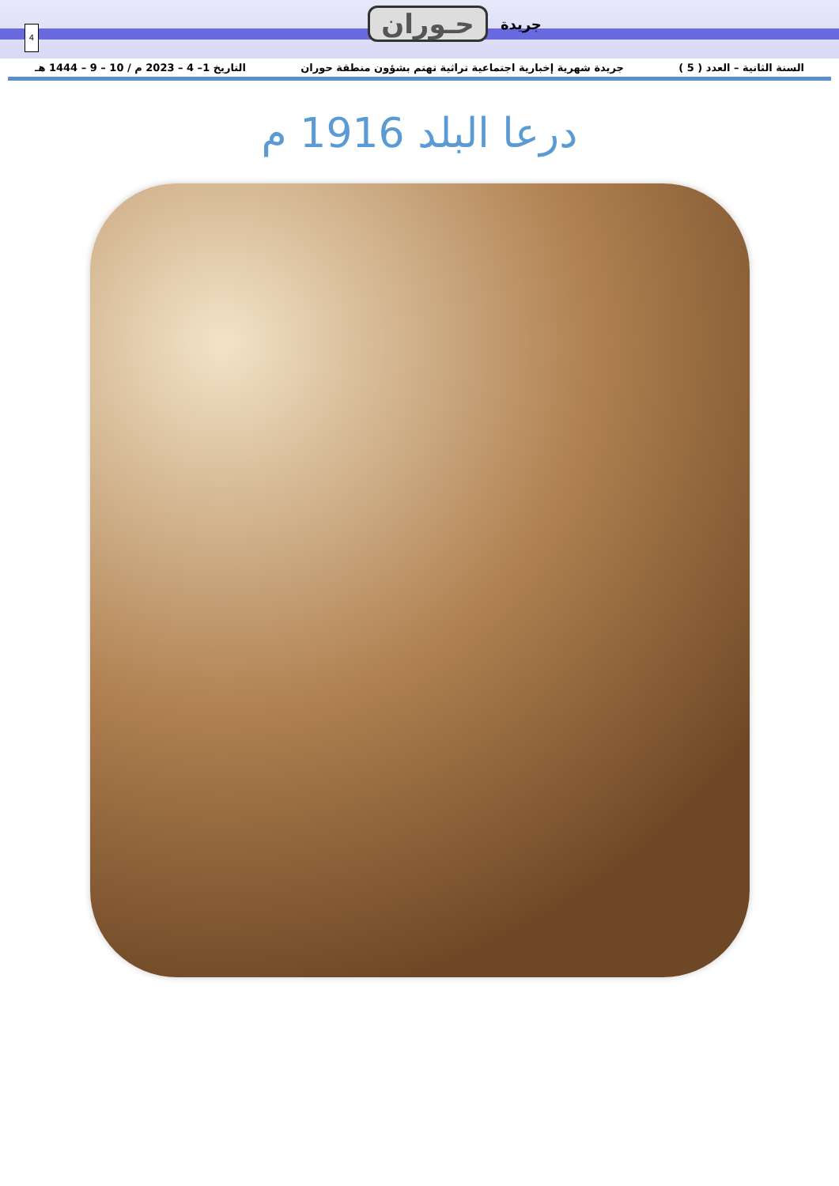4
جريدة حـوران
السنة الثانية – العدد ( 5 ) جريدة شهرية إخبارية اجتماعية تراثية تهتم بشؤون منطقة حوران التاريخ 1– 4 – 2023 م / 10 – 9 – 1444 هـ
درعا البلد 1916 م